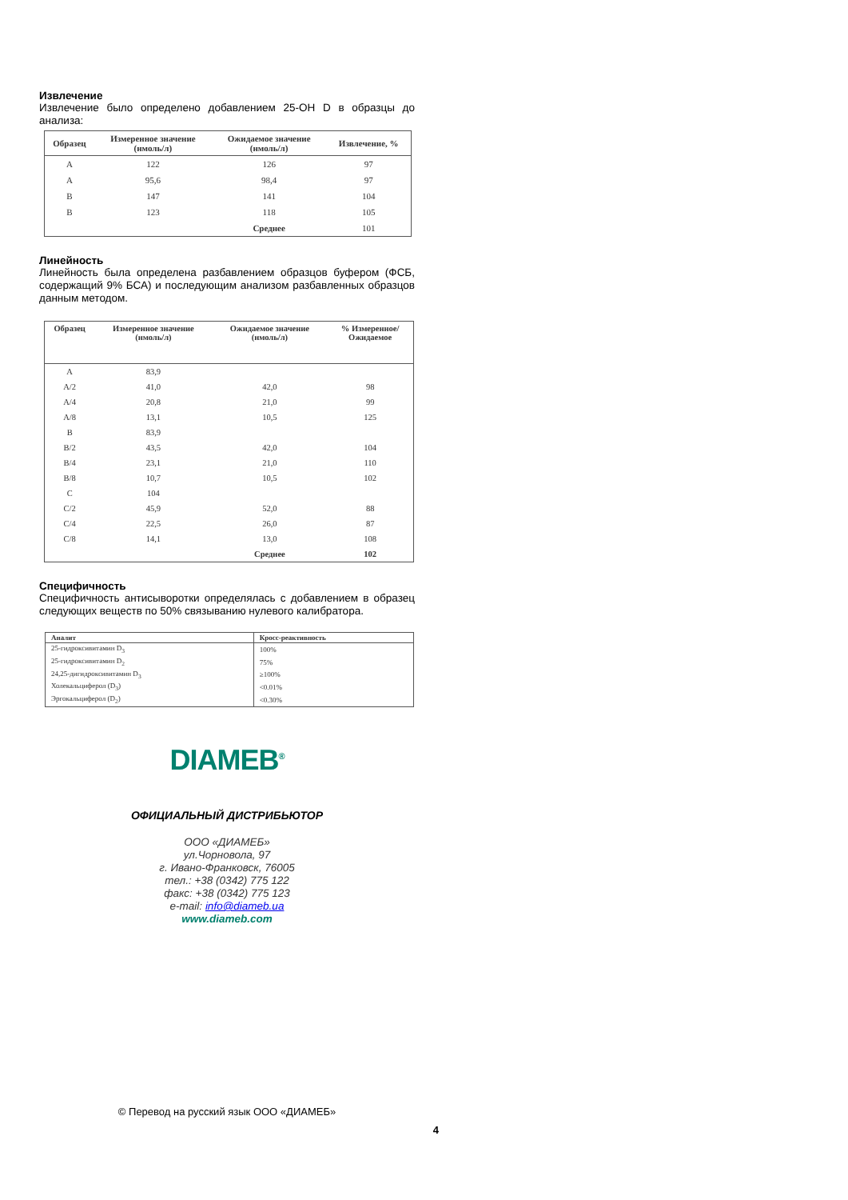Извлечение
Извлечение было определено добавлением 25-OH D в образцы до анализа:
| Образец | Измеренное значение (нмоль/л) | Ожидаемое значение (нмоль/л) | Извлечение, % |
| --- | --- | --- | --- |
| A | 122 | 126 | 97 |
| A | 95,6 | 98,4 | 97 |
| B | 147 | 141 | 104 |
| B | 123 | 118 | 105 |
| | | Среднее | 101 |
Линейность
Линейность была определена разбавлением образцов буфером (ФСБ, содержащий 9% БСА) и последующим анализом разбавленных образцов данным методом.
| Образец | Измеренное значение (нмоль/л) | Ожидаемое значение (нмоль/л) | % Измеренное/ Ожидаемое |
| --- | --- | --- | --- |
| A | 83,9 | | |
| A/2 | 41,0 | 42,0 | 98 |
| A/4 | 20,8 | 21,0 | 99 |
| A/8 | 13,1 | 10,5 | 125 |
| B | 83,9 | | |
| B/2 | 43,5 | 42,0 | 104 |
| B/4 | 23,1 | 21,0 | 110 |
| B/8 | 10,7 | 10,5 | 102 |
| C | 104 | | |
| C/2 | 45,9 | 52,0 | 88 |
| C/4 | 22,5 | 26,0 | 87 |
| C/8 | 14,1 | 13,0 | 108 |
| | | Среднее | 102 |
Специфичность
Специфичность антисыворотки определялась с добавлением в образец следующих веществ по 50% связыванию нулевого калибратора.
| Аналит | Кросс-реактивность |
| --- | --- |
| 25-гидроксивитамин D<sub>3</sub> | 100% |
| 25-гидроксивитамин D<sub>2</sub> | 75% |
| 24,25-дигидроксивитамин D<sub>3</sub> | ≥100% |
| Холекальциферол (D<sub>3</sub>) | <0.01% |
| Эргокальциферол (D<sub>2</sub>) | <0.30% |
DIAMEB<sup>®</sup>
ОФИЦИАЛЬНЫЙ ДИСТРИБЬЮТОР
ООО «ДИАМЕБ»
ул.Чорновола, 97
г. Ивано-Франковск, 76005
тел.: +38 (0342) 775 122
факс: +38 (0342) 775 123
e-mail: info@diameb.ua
www.diameb.com
© Перевод на русский язык ООО «ДИАМЕБ»
4